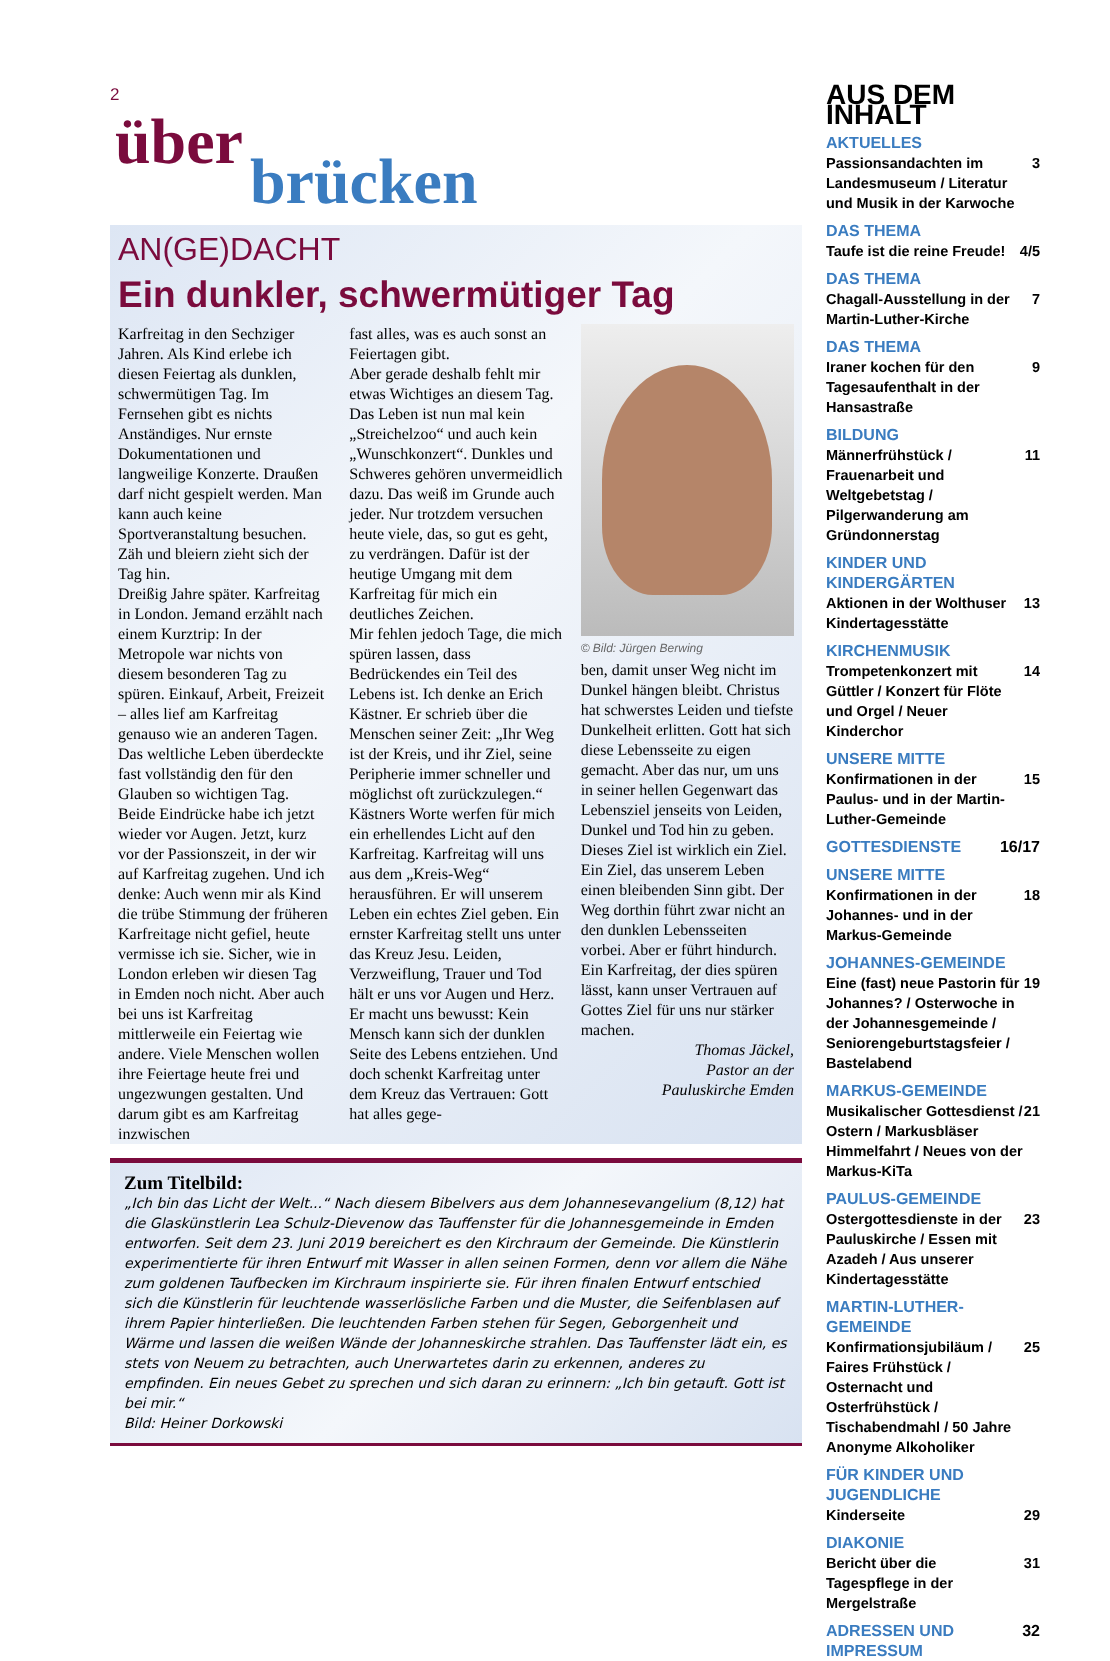2
über
brücken
AN(GE)DACHT
Ein dunkler, schwermütiger Tag
Karfreitag in den Sechziger Jahren. Als Kind erlebe ich diesen Feiertag als dunklen, schwermütigen Tag. Im Fernsehen gibt es nichts Anständiges. Nur ernste Dokumentationen und langweilige Konzerte. Draußen darf nicht gespielt werden. Man kann auch keine Sportveranstaltung besuchen. Zäh und bleiern zieht sich der Tag hin.
Dreißig Jahre später. Karfreitag in London. Jemand erzählt nach einem Kurztrip: In der Metropole war nichts von diesem besonderen Tag zu spüren. Einkauf, Arbeit, Freizeit – alles lief am Karfreitag genauso wie an anderen Tagen. Das weltliche Leben überdeckte fast vollständig den für den Glauben so wichtigen Tag.
Beide Eindrücke habe ich jetzt wieder vor Augen. Jetzt, kurz vor der Passionszeit, in der wir auf Karfreitag zugehen. Und ich denke: Auch wenn mir als Kind die trübe Stimmung der früheren Karfreitage nicht gefiel, heute vermisse ich sie. Sicher, wie in London erleben wir diesen Tag in Emden noch nicht. Aber auch bei uns ist Karfreitag mittlerweile ein Feiertag wie andere. Viele Menschen wollen ihre Feiertage heute frei und ungezwungen gestalten. Und darum gibt es am Karfreitag inzwischen
fast alles, was es auch sonst an Feiertagen gibt.
Aber gerade deshalb fehlt mir etwas Wichtiges an diesem Tag. Das Leben ist nun mal kein „Streichelzoo“ und auch kein „Wunschkonzert“. Dunkles und Schweres gehören unvermeidlich dazu. Das weiß im Grunde auch jeder. Nur trotzdem versuchen heute viele, das, so gut es geht, zu verdrängen. Dafür ist der heutige Umgang mit dem Karfreitag für mich ein deutliches Zeichen.
Mir fehlen jedoch Tage, die mich spüren lassen, dass Bedrückendes ein Teil des Lebens ist. Ich denke an Erich Kästner. Er schrieb über die Menschen seiner Zeit: „Ihr Weg ist der Kreis, und ihr Ziel, seine Peripherie immer schneller und möglichst oft zurückzulegen.“ Kästners Worte werfen für mich ein erhellendes Licht auf den Karfreitag. Karfreitag will uns aus dem „Kreis-Weg“ herausführen. Er will unserem Leben ein echtes Ziel geben. Ein ernster Karfreitag stellt uns unter das Kreuz Jesu. Leiden, Verzweiflung, Trauer und Tod hält er uns vor Augen und Herz. Er macht uns bewusst: Kein Mensch kann sich der dunklen Seite des Lebens entziehen. Und doch schenkt Karfreitag unter dem Kreuz das Vertrauen: Gott hat alles gege-
© Bild: Jürgen Berwing
ben, damit unser Weg nicht im Dunkel hängen bleibt. Christus hat schwerstes Leiden und tiefste Dunkelheit erlitten. Gott hat sich diese Lebensseite zu eigen gemacht. Aber das nur, um uns in seiner hellen Gegenwart das Lebensziel jenseits von Leiden, Dunkel und Tod hin zu geben.
Dieses Ziel ist wirklich ein Ziel. Ein Ziel, das unserem Leben einen bleibenden Sinn gibt. Der Weg dorthin führt zwar nicht an den dunklen Lebensseiten vorbei. Aber er führt hindurch. Ein Karfreitag, der dies spüren lässt, kann unser Vertrauen auf Gottes Ziel für uns nur stärker machen.
Thomas Jäckel,
Pastor an der
Pauluskirche Emden
Zum Titelbild:
„Ich bin das Licht der Welt...“ Nach diesem Bibelvers aus dem Johannesevangelium (8,12) hat die Glaskünstlerin Lea Schulz-Dievenow das Tauffenster für die Johannesgemeinde in Emden entworfen. Seit dem 23. Juni 2019 bereichert es den Kirchraum der Gemeinde. Die Künstlerin experimentierte für ihren Entwurf mit Wasser in allen seinen Formen, denn vor allem die Nähe zum goldenen Taufbecken im Kirchraum inspirierte sie. Für ihren finalen Entwurf entschied sich die Künstlerin für leuchtende wasserlösliche Farben und die Muster, die Seifenblasen auf ihrem Papier hinterließen. Die leuchtenden Farben stehen für Segen, Geborgenheit und Wärme und lassen die weißen Wände der Johanneskirche strahlen. Das Tauffenster lädt ein, es stets von Neuem zu betrachten, auch Unerwartetes darin zu erkennen, anderes zu empfinden. Ein neues Gebet zu sprechen und sich daran zu erinnern: „Ich bin getauft. Gott ist bei mir.“
Bild: Heiner Dorkowski
AUS DEM INHALT
AKTUELLES
Passionsandachten im Landesmuseum / Literatur und Musik in der Karwoche 3
DAS THEMA
Taufe ist die reine Freude! 4/5
DAS THEMA
Chagall-Ausstellung in der Martin-Luther-Kirche 7
DAS THEMA
Iraner kochen für den Tagesaufenthalt in der Hansastraße 9
BILDUNG
Männerfrühstück / Frauenarbeit und Weltgebetstag / Pilgerwanderung am Gründonnerstag 11
KINDER UND KINDERGÄRTEN
Aktionen in der Wolthuser Kindertagesstätte 13
KIRCHENMUSIK
Trompetenkonzert mit Güttler / Konzert für Flöte und Orgel / Neuer Kinderchor 14
UNSERE MITTE
Konfirmationen in der Paulus- und in der Martin-Luther-Gemeinde 15
GOTTESDIENSTE 16/17
UNSERE MITTE
Konfirmationen in der Johannes- und in der Markus-Gemeinde 18
JOHANNES-GEMEINDE
Eine (fast) neue Pastorin für Johannes? / Osterwoche in der Johannesgemeinde / Seniorengeburtstagsfeier / Bastelabend 19
MARKUS-GEMEINDE
Musikalischer Gottesdienst / Ostern / Markusbläser Himmelfahrt / Neues von der Markus-KiTa 21
PAULUS-GEMEINDE
Ostergottesdienste in der Pauluskirche / Essen mit Azadeh / Aus unserer Kindertagesstätte 23
MARTIN-LUTHER-GEMEINDE
Konfirmationsjubiläum / Faires Frühstück / Osternacht und Osterfrühstück / Tischabendmahl / 50 Jahre Anonyme Alkoholiker 25
FÜR KINDER UND JUGENDLICHE
Kinderseite 29
DIAKONIE
Bericht über die Tagespflege in der Mergelstraße 31
ADRESSEN UND IMPRESSUM 32